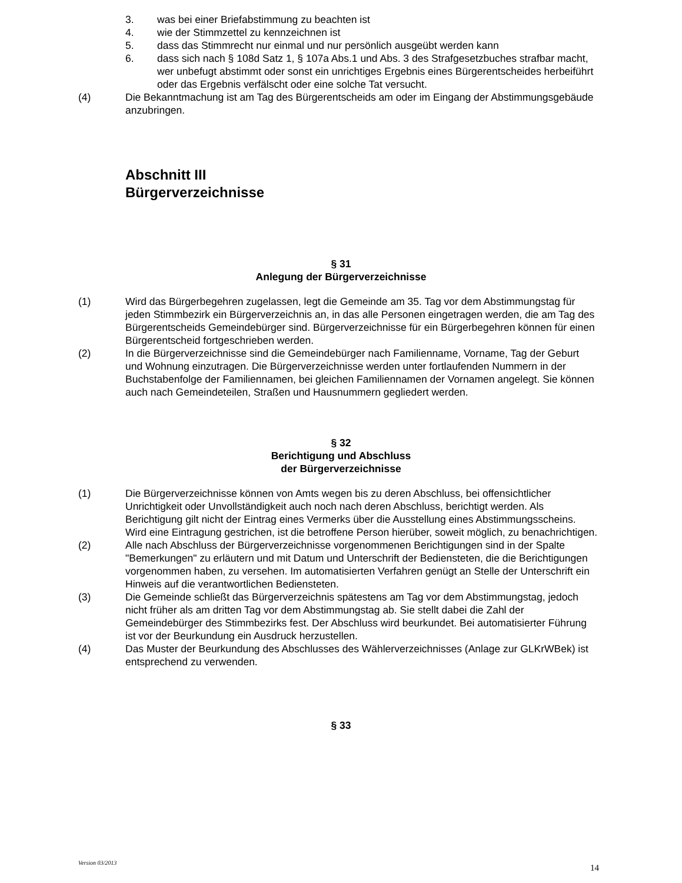3. was bei einer Briefabstimmung zu beachten ist
4. wie der Stimmzettel zu kennzeichnen ist
5. dass das Stimmrecht nur einmal und nur persönlich ausgeübt werden kann
6. dass sich nach § 108d Satz 1, § 107a Abs.1 und Abs. 3 des Strafgesetzbuches strafbar macht, wer unbefugt abstimmt oder sonst ein unrichtiges Ergebnis eines Bürgerentscheides herbeiführt oder das Ergebnis verfälscht oder eine solche Tat versucht.
(4) Die Bekanntmachung ist am Tag des Bürgerentscheids am oder im Eingang der Abstimmungsgebäude anzubringen.
Abschnitt III
Bürgerverzeichnisse
§ 31
Anlegung der Bürgerverzeichnisse
(1) Wird das Bürgerbegehren zugelassen, legt die Gemeinde am 35. Tag vor dem Abstimmungstag für jeden Stimmbezirk ein Bürgerverzeichnis an, in das alle Personen eingetragen werden, die am Tag des Bürgerentscheids Gemeindebürger sind. Bürgerverzeichnisse für ein Bürgerbegehren können für einen Bürgerentscheid fortgeschrieben werden.
(2) In die Bürgerverzeichnisse sind die Gemeindebürger nach Familienname, Vorname, Tag der Geburt und Wohnung einzutragen. Die Bürgerverzeichnisse werden unter fortlaufenden Nummern in der Buchstabenfolge der Familiennamen, bei gleichen Familiennamen der Vornamen angelegt. Sie können auch nach Gemeindeteilen, Straßen und Hausnummern gegliedert werden.
§ 32
Berichtigung und Abschluss
der Bürgerverzeichnisse
(1) Die Bürgerverzeichnisse können von Amts wegen bis zu deren Abschluss, bei offensichtlicher Unrichtigkeit oder Unvollständigkeit auch noch nach deren Abschluss, berichtigt werden. Als Berichtigung gilt nicht der Eintrag eines Vermerks über die Ausstellung eines Abstimmungsscheins. Wird eine Eintragung gestrichen, ist die betroffene Person hierüber, soweit möglich, zu benachrichtigen.
(2) Alle nach Abschluss der Bürgerverzeichnisse vorgenommenen Berichtigungen sind in der Spalte "Bemerkungen" zu erläutern und mit Datum und Unterschrift der Bediensteten, die die Berichtigungen vorgenommen haben, zu versehen. Im automatisierten Verfahren genügt an Stelle der Unterschrift ein Hinweis auf die verantwortlichen Bediensteten.
(3) Die Gemeinde schließt das Bürgerverzeichnis spätestens am Tag vor dem Abstimmungstag, jedoch nicht früher als am dritten Tag vor dem Abstimmungstag ab. Sie stellt dabei die Zahl der Gemeindebürger des Stimmbezirks fest. Der Abschluss wird beurkundet. Bei automatisierter Führung ist vor der Beurkundung ein Ausdruck herzustellen.
(4) Das Muster der Beurkundung des Abschlusses des Wählerverzeichnisses (Anlage zur GLKrWBek) ist entsprechend zu verwenden.
§ 33
Version 03/2013 14